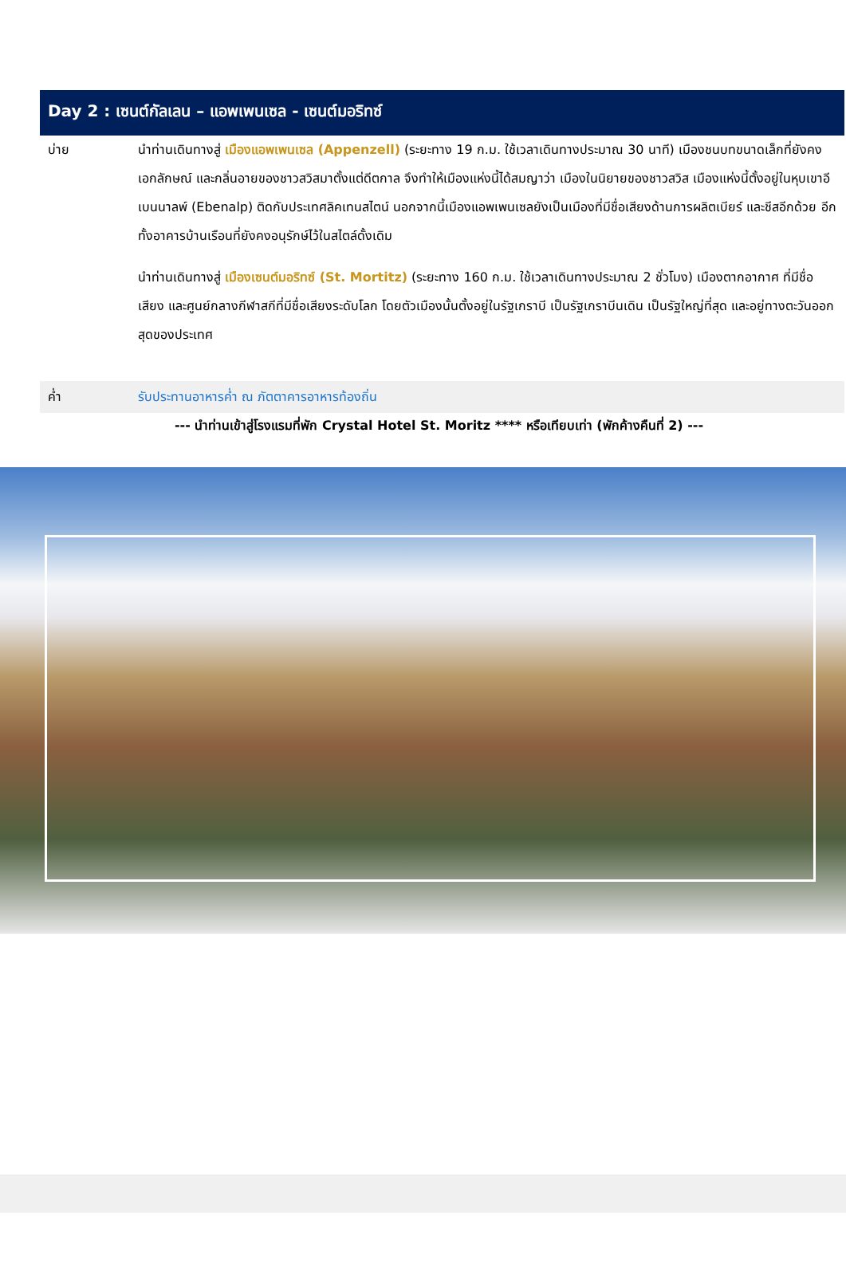Day 2 : เซนต์กัลเลน – แอพเพนเซล - เซนต์มอริทซ์
บ่าย นำท่านเดินทางสู่ เมืองแอพเพนเซล (Appenzell) (ระยะทาง 19 ก.ม. ใช้เวลาเดินทางประมาณ 30 นาที) เมืองชนบทขนาดเล็กที่ยังคงเอกลักษณ์ และกลิ่นอายของชาวสวิสมาตั้งแต่ดีตกาล จึงทำให้เมืองแห่งนี้ได้สมญาว่า เมืองในนิยายของชาวสวิส เมืองแห่งนี้ตั้งอยู่ในหุบเขาอีเบนนาลพ์ (Ebenalp) ติดกับประเทศลิคเทนสไตน์ นอกจากนี้เมืองแอพเพนเซลยังเป็นเมืองที่มีชื่อเสียงด้านการผลิตเบียร์ และชีสอีกด้วย อีกทั้งอาคารบ้านเรือนที่ยังคงอนุรักษ์ไว้ในสไตล์ดั้งเดิม
นำท่านเดินทางสู่ เมืองเซนต์มอริทซ์ (St. Mortitz) (ระยะทาง 160 ก.ม. ใช้เวลาเดินทางประมาณ 2 ชั่วโมง) เมืองตากอากาศ ที่มีชื่อเสียง และศูนย์กลางกีฬาสกีที่มีชื่อเสียงระดับโลก โดยตัวเมืองนั้นตั้งอยู่ในรัฐเกราบี เป็นรัฐเกราบีนเดิน เป็นรัฐใหญ่ที่สุด และอยู่ทางตะวันออกสุดของประเทศ
ค่ำ
รับประทานอาหารค่ำ ณ ภัตตาคารอาหารท้องถิ่น
--- นำท่านเข้าสู่โรงแรมที่พัก Crystal Hotel St. Moritz **** หรือเทียบเท่า (พักค้างคืนที่ 2) ---